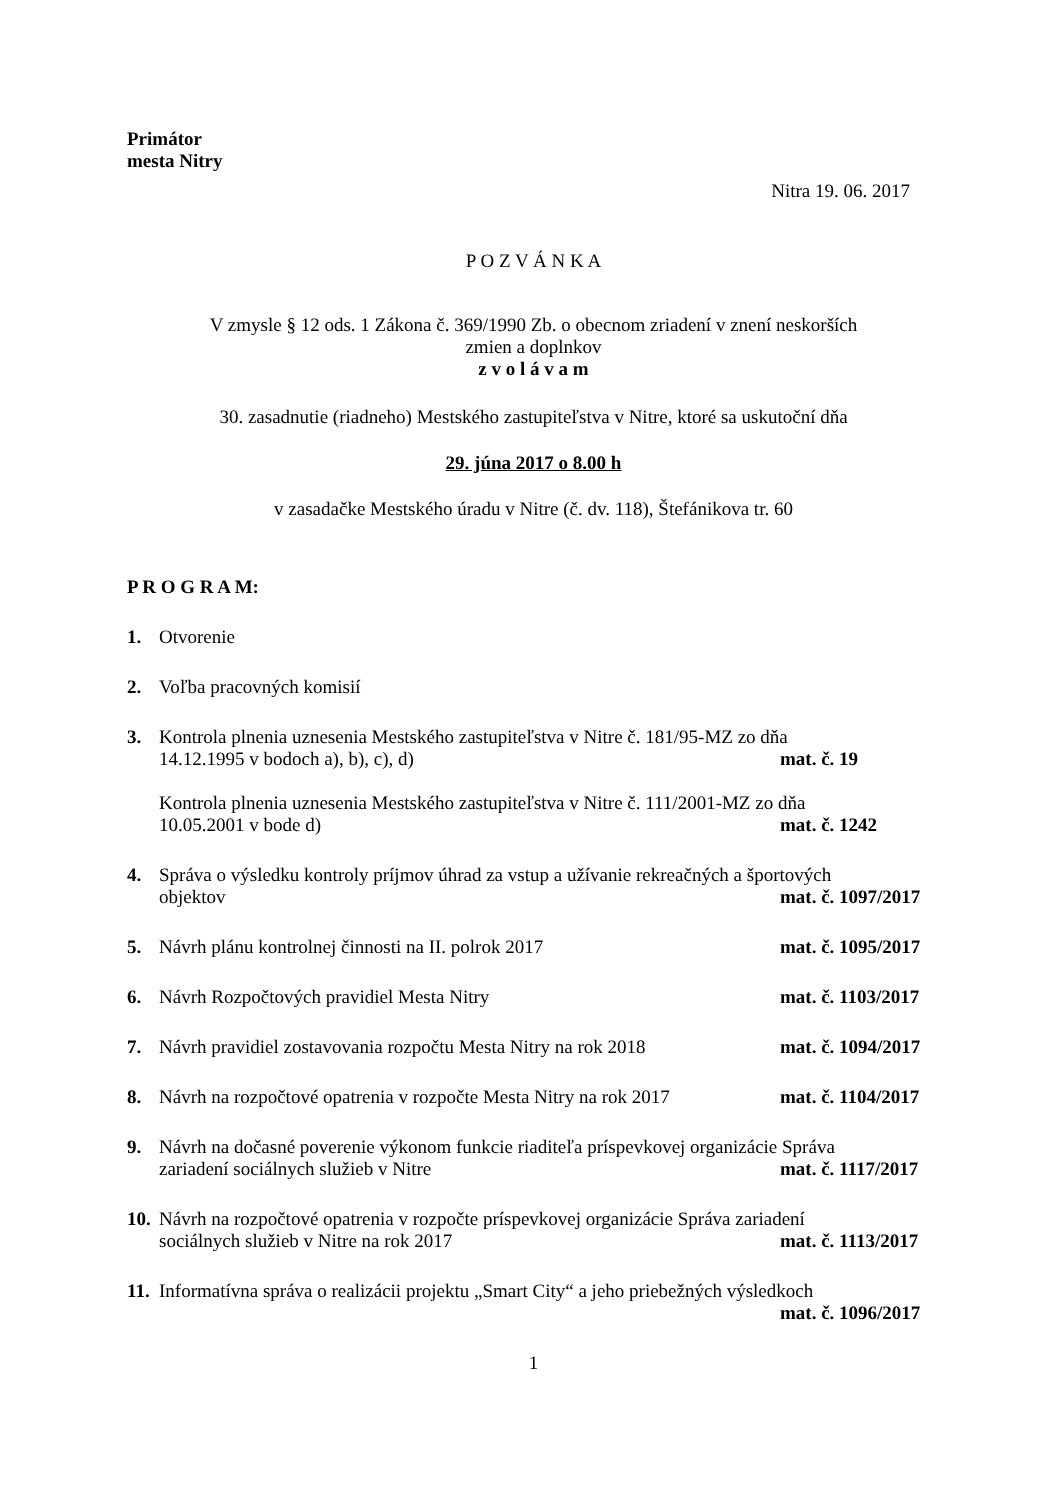Primátor
mesta Nitry
Nitra 19. 06. 2017
P O Z V Á N K A
V zmysle § 12 ods. 1 Zákona č. 369/1990 Zb. o obecnom zriadení v znení neskorších
zmien a doplnkov
z v o l á v a m
30. zasadnutie (riadneho) Mestského zastupiteľstva v Nitre, ktoré sa uskutoční dňa
29. júna 2017 o 8.00 h
v zasadačke Mestského úradu v Nitre (č. dv. 118), Štefánikova tr. 60
P R O G R A M:
1. Otvorenie
2. Voľba pracovných komisií
3. Kontrola plnenia uznesenia Mestského zastupiteľstva v Nitre č. 181/95-MZ zo dňa
14.12.1995 v bodoch a), b), c), d) mat. č. 19
Kontrola plnenia uznesenia Mestského zastupiteľstva v Nitre č. 111/2001-MZ zo dňa
10.05.2001 v bode d) mat. č. 1242
4. Správa o výsledku kontroly príjmov úhrad za vstup a užívanie rekreačných a športových
objektov mat. č. 1097/2017
5. Návrh plánu kontrolnej činnosti na II. polrok 2017 mat. č. 1095/2017
6. Návrh Rozpočtových pravidiel Mesta Nitry mat. č. 1103/2017
7. Návrh pravidiel zostavovania rozpočtu Mesta Nitry na rok 2018 mat. č. 1094/2017
8. Návrh na rozpočtové opatrenia v rozpočte Mesta Nitry na rok 2017 mat. č. 1104/2017
9. Návrh na dočasné poverenie výkonom funkcie riaditeľa príspevkovej organizácie Správa
zariadení sociálnych služieb v Nitre mat. č. 1117/2017
10.
Návrh na rozpočtové opatrenia v rozpočte príspevkovej organizácie Správa zariadení
sociálnych služieb v Nitre na rok 2017 mat. č. 1113/2017
11.
Informatívna správa o realizácii projektu „Smart City“ a jeho priebežných výsledkoch
mat. č. 1096/2017
1